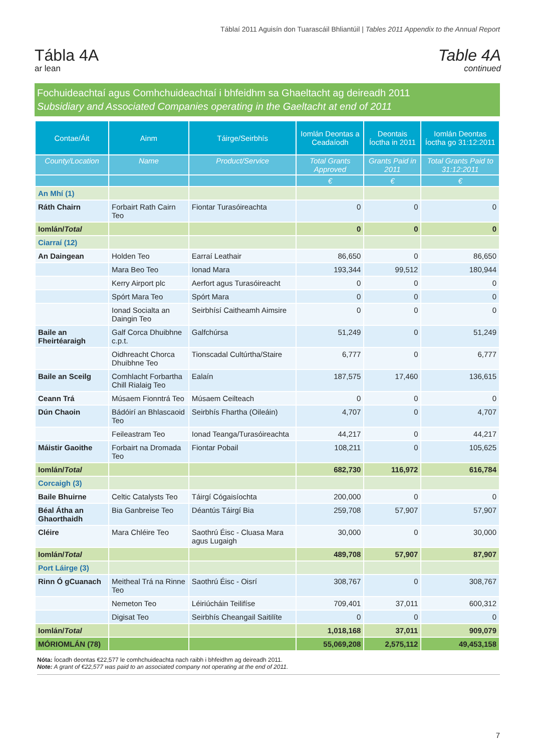Táblaí 2011 Aguisín don Tuarascáil Bhliantúil | Tables 2011 Appendix to the Annual Report
Tábla 4A
ar lean
Table 4A
continued
Fochuideachtaí agus Comhchuideachtaí i bhfeidhm sa Ghaeltacht ag deireadh 2011
Subsidiary and Associated Companies operating in the Gaeltacht at end of 2011
| Contae/Áit | Ainm | Táirge/Seirbhís | Iomlán Deontas a Ceadaíodh | Deontais Íoctha in 2011 | Iomlán Deontas Íoctha go 31:12:2011 |
| --- | --- | --- | --- | --- | --- |
| County/Location | Name | Product/Service | Total Grants Approved | Grants Paid in 2011 | Total Grants Paid to 31:12:2011 |
| | | | € | € | € |
| An Mhí (1) | | | | | |
| Ráth Chairn | Forbairt Rath Cairn Teo | Fiontar Turasóireachta | 0 | 0 | 0 |
| Iomlán/ Total | | | 0 | 0 | 0 |
| Ciarraí (12) | | | | | |
| An Daingean | Holden Teo | Earraí Leathair | 86,650 | 0 | 86,650 |
| | Mara Beo Teo | Ionad Mara | 193,344 | 99,512 | 180,944 |
| | Kerry Airport plc | Aerfort agus Turasóireacht | 0 | 0 | 0 |
| | Spórt Mara Teo | Spórt Mara | 0 | 0 | 0 |
| | Ionad Socialta an Daingin Teo | Seirbhísí Caitheamh Aimsire | 0 | 0 | 0 |
| Baile an Fheirtéaraigh | Galf Corca Dhuibhne c.p.t. | Galfchúrsa | 51,249 | 0 | 51,249 |
| | Oidhreacht Chorca Dhuibhne Teo | Tionscadal Cultúrtha/Staire | 6,777 | 0 | 6,777 |
| Baile an Sceilg | Comhlacht Forbartha Chill Rialaig Teo | Ealaín | 187,575 | 17,460 | 136,615 |
| Ceann Trá | Músaem Fionntrá Teo | Músaem Ceilteach | 0 | 0 | 0 |
| Dún Chaoin | Bádóirí an Bhlascaoid Teo | Seirbhís Fhartha (Oileáin) | 4,707 | 0 | 4,707 |
| | Feileastram Teo | Ionad Teanga/Turasóireachta | 44,217 | 0 | 44,217 |
| Máistir Gaoithe | Forbairt na Dromada Teo | Fiontar Pobail | 108,211 | 0 | 105,625 |
| Iomlán/ Total | | | 682,730 | 116,972 | 616,784 |
| Corcaigh (3) | | | | | |
| Baile Bhuirne | Celtic Catalysts Teo | Táirgí Cógaisíochta | 200,000 | 0 | 0 |
| Béal Átha an Ghaorthaidh | Bia Ganbreise Teo | Déantús Táirgí Bia | 259,708 | 57,907 | 57,907 |
| Cléire | Mara Chléire Teo | Saothrú Éisc - Cluasa Mara agus Lugaigh | 30,000 | 0 | 30,000 |
| Iomlán/ Total | | | 489,708 | 57,907 | 87,907 |
| Port Láirge (3) | | | | | |
| Rinn Ó gCuanach | Meitheal Trá na Rinne Teo | Saothrú Éisc - Oisrí | 308,767 | 0 | 308,767 |
| | Nemeton Teo | Léiriúcháin Teilifíse | 709,401 | 37,011 | 600,312 |
| | Digisat Teo | Seirbhís Cheangail Saitilíte | 0 | 0 | 0 |
| Iomlán/ Total | | | 1,018,168 | 37,011 | 909,079 |
| MÓRIOMLÁN (78) | | | 55,069,208 | 2,575,112 | 49,453,158 |
Nóta: Íocadh deontas €22,577 le comhchuideachta nach raibh i bhfeidhm ag deireadh 2011.
Note: A grant of €22,577 was paid to an associated company not operating at the end of 2011.
7